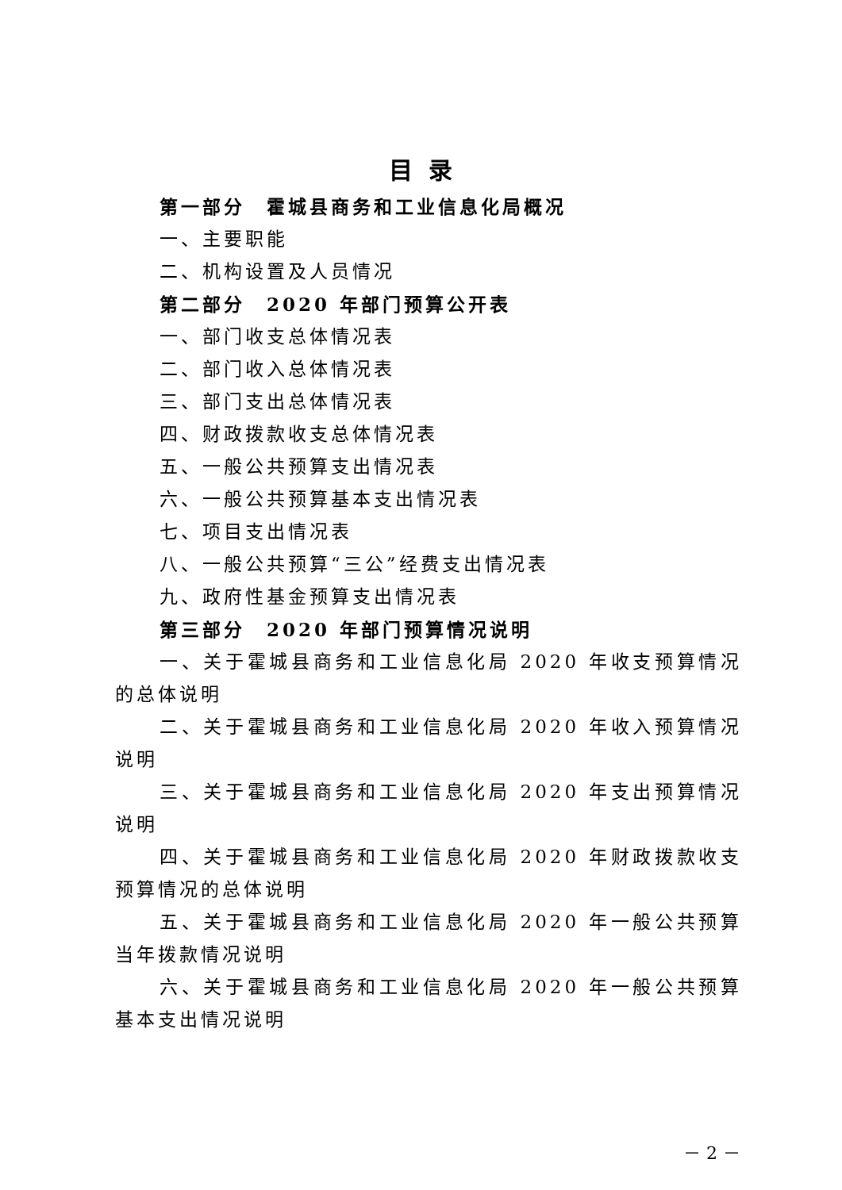目录
第一部分　霍城县商务和工业信息化局概况
一、主要职能
二、机构设置及人员情况
第二部分　2020 年部门预算公开表
一、部门收支总体情况表
二、部门收入总体情况表
三、部门支出总体情况表
四、财政拨款收支总体情况表
五、一般公共预算支出情况表
六、一般公共预算基本支出情况表
七、项目支出情况表
八、一般公共预算“三公”经费支出情况表
九、政府性基金预算支出情况表
第三部分　2020 年部门预算情况说明
一、关于霍城县商务和工业信息化局 2020 年收支预算情况的总体说明
二、关于霍城县商务和工业信息化局 2020 年收入预算情况说明
三、关于霍城县商务和工业信息化局 2020 年支出预算情况说明
四、关于霍城县商务和工业信息化局 2020 年财政拨款收支预算情况的总体说明
五、关于霍城县商务和工业信息化局 2020 年一般公共预算当年拨款情况说明
六、关于霍城县商务和工业信息化局 2020 年一般公共预算基本支出情况说明
－ 2 －